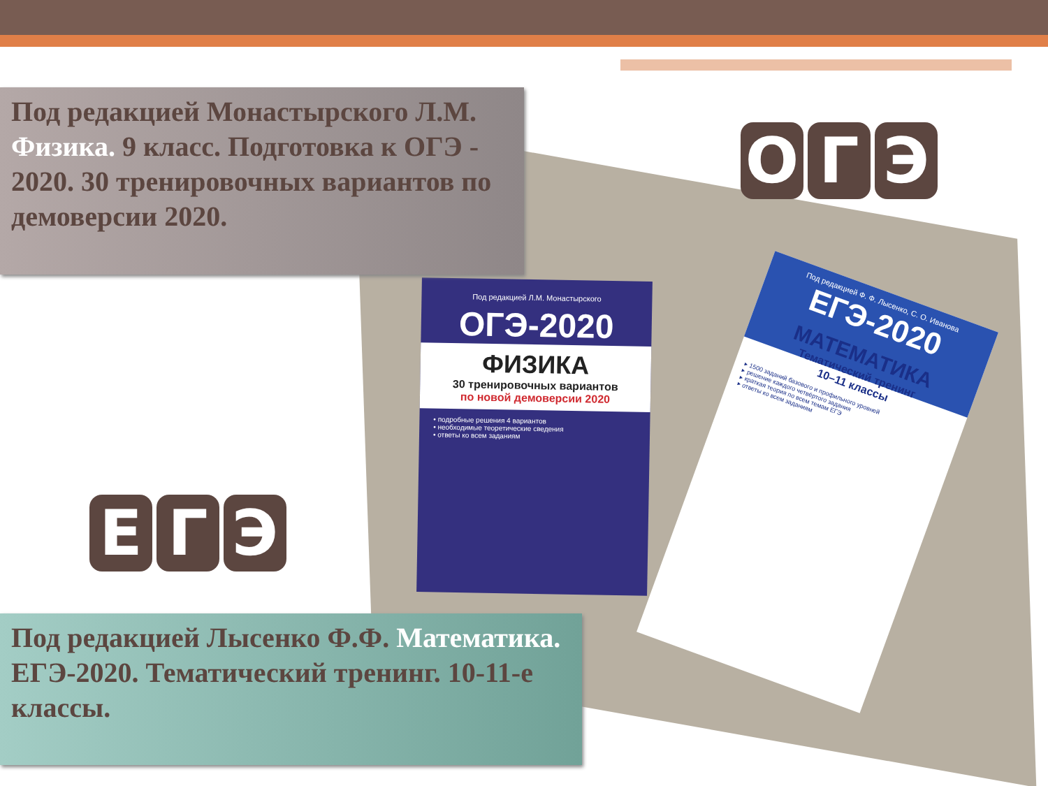Под редакцией Л.М. Монастырского
ОГЭ-2020
ФИЗИКА
30 тренировочных вариантов
по новой демоверсии 2020
• подробные решения 4 вариантов
• необходимые теоретические сведения
• ответы ко всем заданиям
Под редакцией Ф. Ф. Лысенко, С. О. Иванова
ЕГЭ-2020
МАТЕМАТИКА
Тематический тренинг
10–11 классы
▸ 1500 заданий базового и профильного уровней
▸ решение каждого четвёртого задания
▸ краткая теория по всем темам ЕГЭ
▸ ответы ко всем заданиям
Под редакцией Монастырского Л.М. Физика. 9 класс. Подготовка к ОГЭ - 2020. 30 тренировочных вариантов по демоверсии 2020.
О Г Э
Е Г Э
Под редакцией Лысенко Ф.Ф. Математика. ЕГЭ-2020. Тематический тренинг. 10-11-е классы.